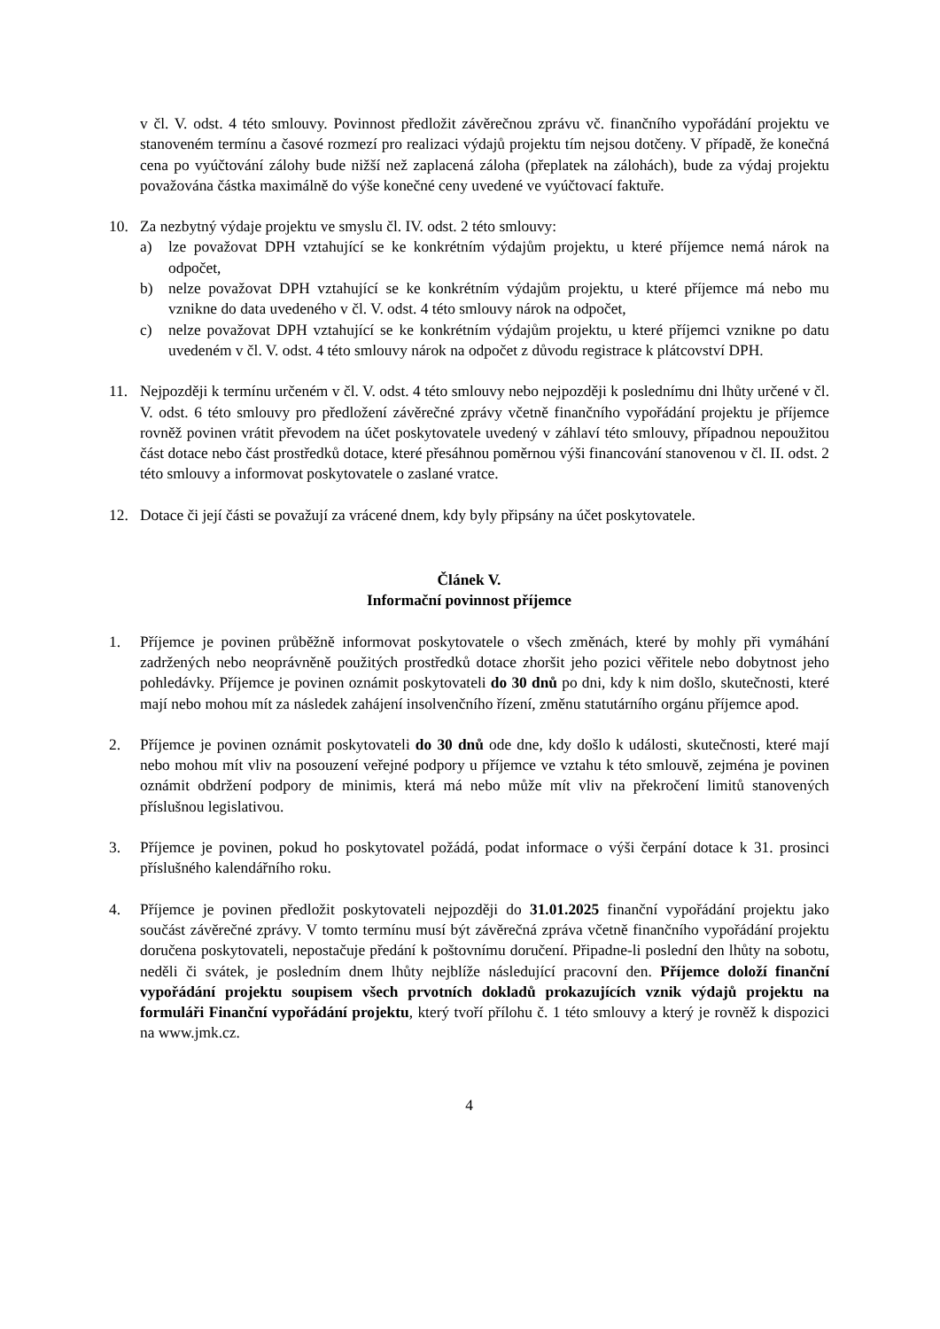v čl. V. odst. 4 této smlouvy. Povinnost předložit závěrečnou zprávu vč. finančního vypořádání projektu ve stanoveném termínu a časové rozmezí pro realizaci výdajů projektu tím nejsou dotčeny. V případě, že konečná cena po vyúčtování zálohy bude nižší než zaplacená záloha (přeplatek na zálohách), bude za výdaj projektu považována částka maximálně do výše konečné ceny uvedené ve vyúčtovací faktuře.
10. Za nezbytný výdaje projektu ve smyslu čl. IV. odst. 2 této smlouvy:
a) lze považovat DPH vztahující se ke konkrétním výdajům projektu, u které příjemce nemá nárok na odpočet,
b) nelze považovat DPH vztahující se ke konkrétním výdajům projektu, u které příjemce má nebo mu vznikne do data uvedeného v čl. V. odst. 4 této smlouvy nárok na odpočet,
c) nelze považovat DPH vztahující se ke konkrétním výdajům projektu, u které příjemci vznikne po datu uvedeném v čl. V. odst. 4 této smlouvy nárok na odpočet z důvodu registrace k plátcovství DPH.
11. Nejpozději k termínu určeném v čl. V. odst. 4 této smlouvy nebo nejpozději k poslednímu dni lhůty určené v čl. V. odst. 6 této smlouvy pro předložení závěrečné zprávy včetně finančního vypořádání projektu je příjemce rovněž povinen vrátit převodem na účet poskytovatele uvedený v záhlaví této smlouvy, případnou nepoužitou část dotace nebo část prostředků dotace, které přesáhnou poměrnou výši financování stanovenou v čl. II. odst. 2 této smlouvy a informovat poskytovatele o zaslané vratce.
12. Dotace či její části se považují za vrácené dnem, kdy byly připsány na účet poskytovatele.
Článek V.
Informační povinnost příjemce
1. Příjemce je povinen průběžně informovat poskytovatele o všech změnách, které by mohly při vymáhání zadržených nebo neoprávněně použitých prostředků dotace zhoršit jeho pozici věřitele nebo dobytnost jeho pohledávky. Příjemce je povinen oznámit poskytovateli do 30 dnů po dni, kdy k nim došlo, skutečnosti, které mají nebo mohou mít za následek zahájení insolvenčního řízení, změnu statutárního orgánu příjemce apod.
2. Příjemce je povinen oznámit poskytovateli do 30 dnů ode dne, kdy došlo k události, skutečnosti, které mají nebo mohou mít vliv na posouzení veřejné podpory u příjemce ve vztahu k této smlouvě, zejména je povinen oznámit obdržení podpory de minimis, která má nebo může mít vliv na překročení limitů stanovených příslušnou legislativou.
3. Příjemce je povinen, pokud ho poskytovatel požádá, podat informace o výši čerpání dotace k 31. prosinci příslušného kalendářního roku.
4. Příjemce je povinen předložit poskytovateli nejpozději do 31.01.2025 finanční vypořádání projektu jako součást závěrečné zprávy. V tomto termínu musí být závěrečná zpráva včetně finančního vypořádání projektu doručena poskytovateli, nepostačuje předání k poštovnímu doručení. Připadne-li poslední den lhůty na sobotu, neděli či svátek, je posledním dnem lhůty nejblíže následující pracovní den. Příjemce doloží finanční vypořádání projektu soupisem všech prvotních dokladů prokazujících vznik výdajů projektu na formuláři Finanční vypořádání projektu, který tvoří přílohu č. 1 této smlouvy a který je rovněž k dispozici na www.jmk.cz.
4